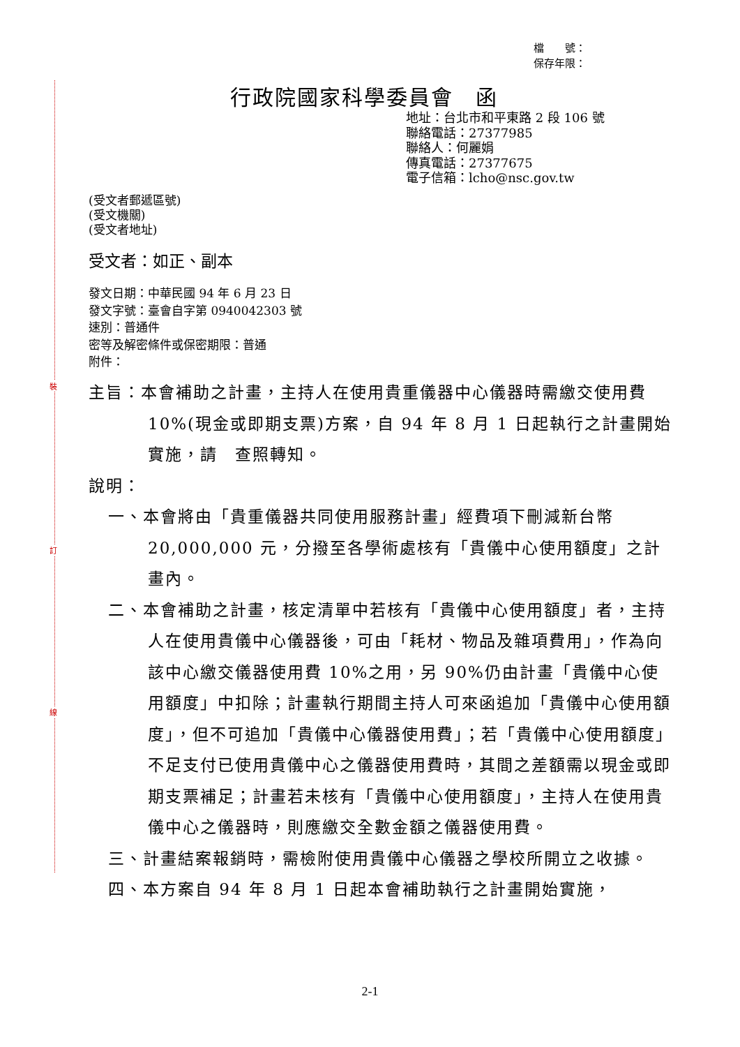裝
訂
線
檔　　號：
保存年限：
行政院國家科學委員會　函
地址：台北市和平東路 2 段 106 號
聯絡電話：27377985
聯絡人：何麗娟
傳真電話：27377675
電子信箱：lcho@nsc.gov.tw
(受文者郵遞區號)
(受文機關)
(受文者地址)
受文者：如正、副本
發文日期：中華民國 94 年 6 月 23 日
發文字號：臺會自字第 0940042303 號
速別：普通件
密等及解密條件或保密期限：普通
附件：
主旨：本會補助之計畫，主持人在使用貴重儀器中心儀器時需繳交使用費 10%(現金或即期支票)方案，自 94 年 8 月 1 日起執行之計畫開始實施，請　查照轉知。
說明：
一、本會將由「貴重儀器共同使用服務計畫」經費項下刪減新台幣 20,000,000 元，分撥至各學術處核有「貴儀中心使用額度」之計畫內。
二、本會補助之計畫，核定清單中若核有「貴儀中心使用額度」者，主持人在使用貴儀中心儀器後，可由「耗材、物品及雜項費用」，作為向該中心繳交儀器使用費 10%之用，另 90%仍由計畫「貴儀中心使用額度」中扣除；計畫執行期間主持人可來函追加「貴儀中心使用額度」，但不可追加「貴儀中心儀器使用費」；若「貴儀中心使用額度」不足支付已使用貴儀中心之儀器使用費時，其間之差額需以現金或即期支票補足；計畫若未核有「貴儀中心使用額度」，主持人在使用貴儀中心之儀器時，則應繳交全數金額之儀器使用費。
三、計畫結案報銷時，需檢附使用貴儀中心儀器之學校所開立之收據。
四、本方案自 94 年 8 月 1 日起本會補助執行之計畫開始實施，
2-1